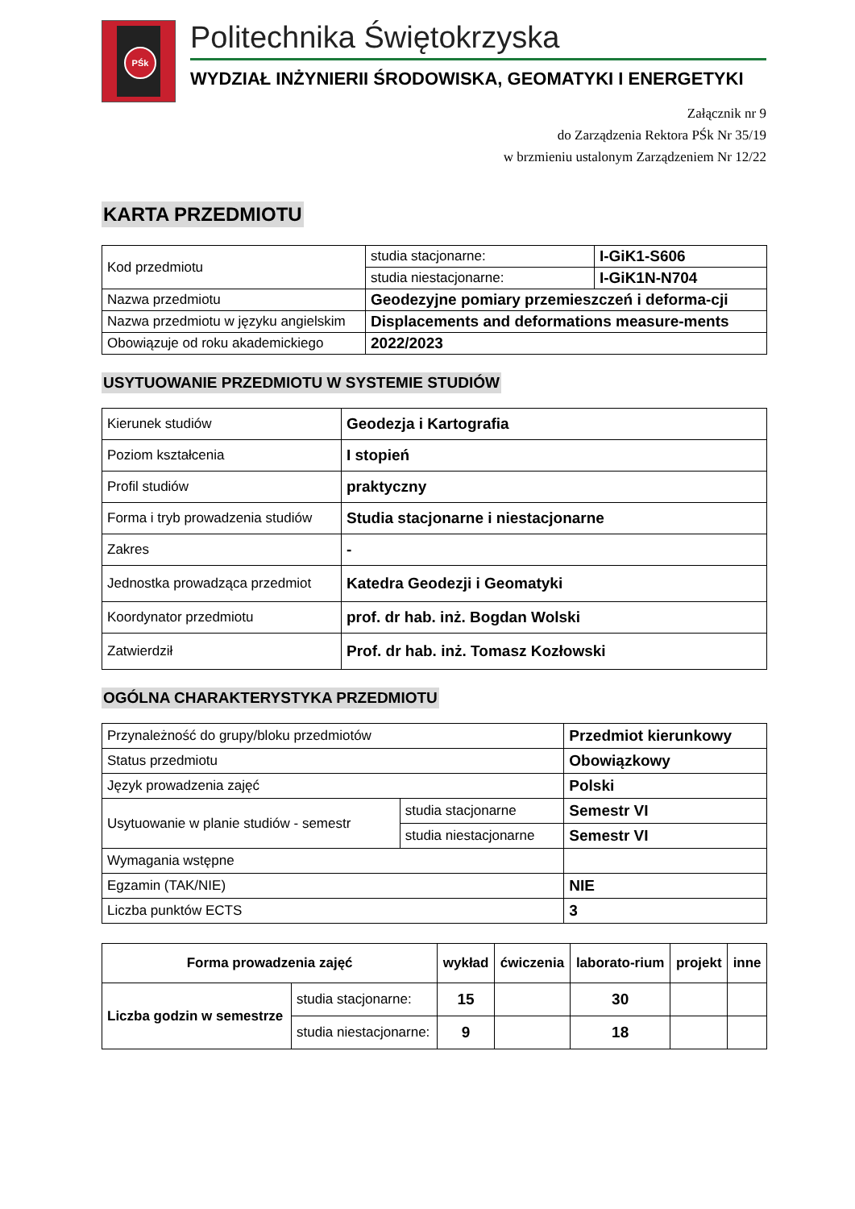PŚk
Politechnika Świętokrzyska
WYDZIAŁ INŻYNIERII ŚRODOWISKA, GEOMATYKI I ENERGETYKI
Załącznik nr 9
do Zarządzenia Rektora PŚk Nr 35/19
w brzmieniu ustalonym Zarządzeniem Nr 12/22
KARTA PRZEDMIOTU
| Kod przedmiotu | studia stacjonarne: | I-GiK1-S606 |
| | studia niestacjonarne: | I-GiK1N-N704 |
| Nazwa przedmiotu | Geodezyjne pomiary przemieszczeń i deforma-cji | |
| Nazwa przedmiotu w języku angielskim | Displacements and deformations measure-ments | |
| Obowiązuje od roku akademickiego | 2022/2023 | |
USYTUOWANIE PRZEDMIOTU W SYSTEMIE STUDIÓW
| Kierunek studiów | Geodezja i Kartografia |
| Poziom kształcenia | I stopień |
| Profil studiów | praktyczny |
| Forma i tryb prowadzenia studiów | Studia stacjonarne i niestacjonarne |
| Zakres | - |
| Jednostka prowadząca przedmiot | Katedra Geodezji i Geomatyki |
| Koordynator przedmiotu | prof. dr hab. inż. Bogdan Wolski |
| Zatwierdził | Prof. dr hab. inż. Tomasz Kozłowski |
OGÓLNA CHARAKTERYSTYKA PRZEDMIOTU
| Przynależność do grupy/bloku przedmiotów | | Przedmiot kierunkowy |
| Status przedmiotu | | Obowiązkowy |
| Język prowadzenia zajęć | | Polski |
| Usytuowanie w planie studiów - semestr | studia stacjonarne | Semestr VI |
| | studia niestacjonarne | Semestr VI |
| Wymagania wstępne | | |
| Egzamin (TAK/NIE) | | NIE |
| Liczba punktów ECTS | | 3 |
| Forma prowadzenia zajęć | | wykład | ćwiczenia | laborato-rium | projekt | inne |
| --- | --- | --- | --- | --- | --- | --- |
| Liczba godzin w semestrze | studia stacjonarne: | 15 | | 30 | | |
| | studia niestacjonarne: | 9 | | 18 | | |